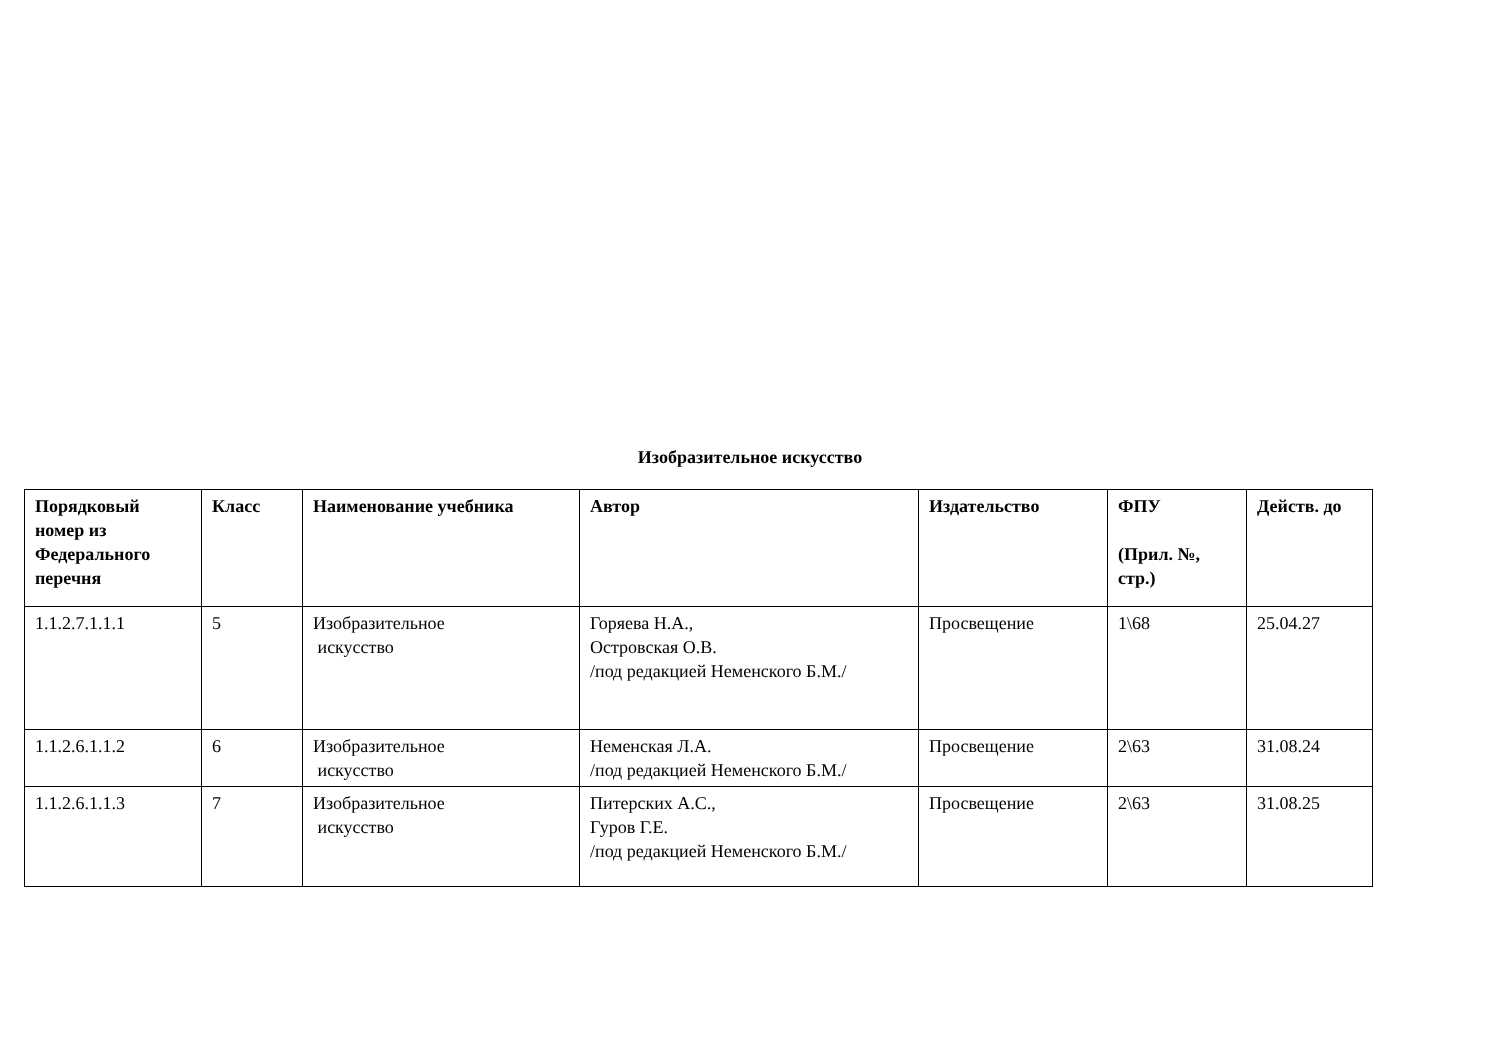Изобразительное искусство
| Порядковый номер из Федерального перечня | Класс | Наименование учебника | Автор | Издательство | ФПУ (Прил. №, стр.) | Действ. до |
| --- | --- | --- | --- | --- | --- | --- |
| 1.1.2.7.1.1.1 | 5 | Изобразительное искусство | Горяева Н.А., Островская О.В. /под редакцией Неменского Б.М./ | Просвещение | 1\68 | 25.04.27 |
| 1.1.2.6.1.1.2 | 6 | Изобразительное искусство | Неменская Л.А. /под редакцией Неменского Б.М./ | Просвещение | 2\63 | 31.08.24 |
| 1.1.2.6.1.1.3 | 7 | Изобразительное искусство | Питерских А.С., Гуров Г.Е. /под редакцией Неменского Б.М./ | Просвещение | 2\63 | 31.08.25 |